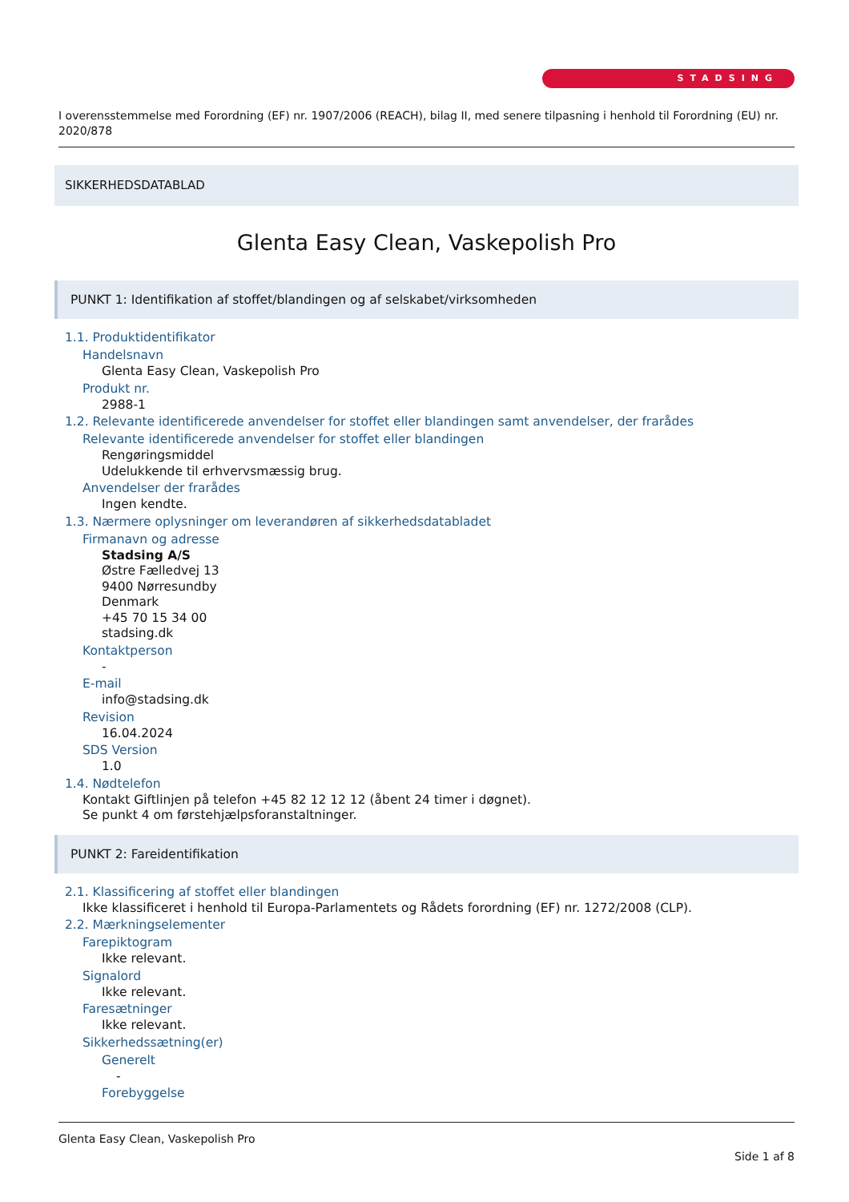STADSING
I overensstemmelse med Forordning (EF) nr. 1907/2006 (REACH), bilag II, med senere tilpasning i henhold til Forordning (EU) nr. 2020/878
SIKKERHEDSDATABLAD
Glenta Easy Clean, Vaskepolish Pro
PUNKT 1: Identifikation af stoffet/blandingen og af selskabet/virksomheden
1.1. Produktidentifikator
Handelsnavn
Glenta Easy Clean, Vaskepolish Pro
Produkt nr.
2988-1
1.2. Relevante identificerede anvendelser for stoffet eller blandingen samt anvendelser, der frarådes
Relevante identificerede anvendelser for stoffet eller blandingen
Rengøringsmiddel
Udelukkende til erhvervsmæssig brug.
Anvendelser der frarådes
Ingen kendte.
1.3. Nærmere oplysninger om leverandøren af sikkerhedsdatabladet
Firmanavn og adresse
Stadsing A/S
Østre Fælledvej 13
9400 Nørresundby
Denmark
+45 70 15 34 00
stadsing.dk
Kontaktperson
-
E-mail
info@stadsing.dk
Revision
16.04.2024
SDS Version
1.0
1.4. Nødtelefon
Kontakt Giftlinjen på telefon +45 82 12 12 12 (åbent 24 timer i døgnet).
Se punkt 4 om førstehjælpsforanstaltninger.
PUNKT 2: Fareidentifikation
2.1. Klassificering af stoffet eller blandingen
Ikke klassificeret i henhold til Europa-Parlamentets og Rådets forordning (EF) nr. 1272/2008 (CLP).
2.2. Mærkningselementer
Farepiktogram
Ikke relevant.
Signalord
Ikke relevant.
Faresætninger
Ikke relevant.
Sikkerhedssætning(er)
Generelt
-
Forebyggelse
Glenta Easy Clean, Vaskepolish Pro
Side 1 af 8